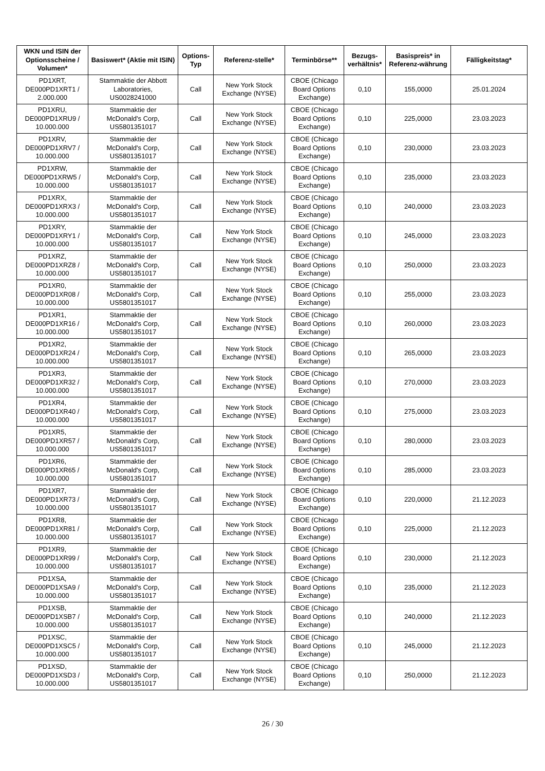| WKN und ISIN der Optionsscheine / Volumen* | Basiswert* (Aktie mit ISIN) | Options-Typ | Referenz-stelle* | Terminbörse** | Bezugs-verhältnis* | Basispreis* in Referenz-währung | Fälligkeitstag* |
| --- | --- | --- | --- | --- | --- | --- | --- |
| PD1XRT, DE000PD1XRT1 / 2.000.000 | Stammaktie der Abbott Laboratories, US0028241000 | Call | New York Stock Exchange (NYSE) | CBOE (Chicago Board Options Exchange) | 0,10 | 155,0000 | 25.01.2024 |
| PD1XRU, DE000PD1XRU9 / 10.000.000 | Stammaktie der McDonald's Corp, US5801351017 | Call | New York Stock Exchange (NYSE) | CBOE (Chicago Board Options Exchange) | 0,10 | 225,0000 | 23.03.2023 |
| PD1XRV, DE000PD1XRV7 / 10.000.000 | Stammaktie der McDonald's Corp, US5801351017 | Call | New York Stock Exchange (NYSE) | CBOE (Chicago Board Options Exchange) | 0,10 | 230,0000 | 23.03.2023 |
| PD1XRW, DE000PD1XRW5 / 10.000.000 | Stammaktie der McDonald's Corp, US5801351017 | Call | New York Stock Exchange (NYSE) | CBOE (Chicago Board Options Exchange) | 0,10 | 235,0000 | 23.03.2023 |
| PD1XRX, DE000PD1XRX3 / 10.000.000 | Stammaktie der McDonald's Corp, US5801351017 | Call | New York Stock Exchange (NYSE) | CBOE (Chicago Board Options Exchange) | 0,10 | 240,0000 | 23.03.2023 |
| PD1XRY, DE000PD1XRY1 / 10.000.000 | Stammaktie der McDonald's Corp, US5801351017 | Call | New York Stock Exchange (NYSE) | CBOE (Chicago Board Options Exchange) | 0,10 | 245,0000 | 23.03.2023 |
| PD1XRZ, DE000PD1XRZ8 / 10.000.000 | Stammaktie der McDonald's Corp, US5801351017 | Call | New York Stock Exchange (NYSE) | CBOE (Chicago Board Options Exchange) | 0,10 | 250,0000 | 23.03.2023 |
| PD1XR0, DE000PD1XR08 / 10.000.000 | Stammaktie der McDonald's Corp, US5801351017 | Call | New York Stock Exchange (NYSE) | CBOE (Chicago Board Options Exchange) | 0,10 | 255,0000 | 23.03.2023 |
| PD1XR1, DE000PD1XR16 / 10.000.000 | Stammaktie der McDonald's Corp, US5801351017 | Call | New York Stock Exchange (NYSE) | CBOE (Chicago Board Options Exchange) | 0,10 | 260,0000 | 23.03.2023 |
| PD1XR2, DE000PD1XR24 / 10.000.000 | Stammaktie der McDonald's Corp, US5801351017 | Call | New York Stock Exchange (NYSE) | CBOE (Chicago Board Options Exchange) | 0,10 | 265,0000 | 23.03.2023 |
| PD1XR3, DE000PD1XR32 / 10.000.000 | Stammaktie der McDonald's Corp, US5801351017 | Call | New York Stock Exchange (NYSE) | CBOE (Chicago Board Options Exchange) | 0,10 | 270,0000 | 23.03.2023 |
| PD1XR4, DE000PD1XR40 / 10.000.000 | Stammaktie der McDonald's Corp, US5801351017 | Call | New York Stock Exchange (NYSE) | CBOE (Chicago Board Options Exchange) | 0,10 | 275,0000 | 23.03.2023 |
| PD1XR5, DE000PD1XR57 / 10.000.000 | Stammaktie der McDonald's Corp, US5801351017 | Call | New York Stock Exchange (NYSE) | CBOE (Chicago Board Options Exchange) | 0,10 | 280,0000 | 23.03.2023 |
| PD1XR6, DE000PD1XR65 / 10.000.000 | Stammaktie der McDonald's Corp, US5801351017 | Call | New York Stock Exchange (NYSE) | CBOE (Chicago Board Options Exchange) | 0,10 | 285,0000 | 23.03.2023 |
| PD1XR7, DE000PD1XR73 / 10.000.000 | Stammaktie der McDonald's Corp, US5801351017 | Call | New York Stock Exchange (NYSE) | CBOE (Chicago Board Options Exchange) | 0,10 | 220,0000 | 21.12.2023 |
| PD1XR8, DE000PD1XR81 / 10.000.000 | Stammaktie der McDonald's Corp, US5801351017 | Call | New York Stock Exchange (NYSE) | CBOE (Chicago Board Options Exchange) | 0,10 | 225,0000 | 21.12.2023 |
| PD1XR9, DE000PD1XR99 / 10.000.000 | Stammaktie der McDonald's Corp, US5801351017 | Call | New York Stock Exchange (NYSE) | CBOE (Chicago Board Options Exchange) | 0,10 | 230,0000 | 21.12.2023 |
| PD1XSA, DE000PD1XSA9 / 10.000.000 | Stammaktie der McDonald's Corp, US5801351017 | Call | New York Stock Exchange (NYSE) | CBOE (Chicago Board Options Exchange) | 0,10 | 235,0000 | 21.12.2023 |
| PD1XSB, DE000PD1XSB7 / 10.000.000 | Stammaktie der McDonald's Corp, US5801351017 | Call | New York Stock Exchange (NYSE) | CBOE (Chicago Board Options Exchange) | 0,10 | 240,0000 | 21.12.2023 |
| PD1XSC, DE000PD1XSC5 / 10.000.000 | Stammaktie der McDonald's Corp, US5801351017 | Call | New York Stock Exchange (NYSE) | CBOE (Chicago Board Options Exchange) | 0,10 | 245,0000 | 21.12.2023 |
| PD1XSD, DE000PD1XSD3 / 10.000.000 | Stammaktie der McDonald's Corp, US5801351017 | Call | New York Stock Exchange (NYSE) | CBOE (Chicago Board Options Exchange) | 0,10 | 250,0000 | 21.12.2023 |
26 / 30